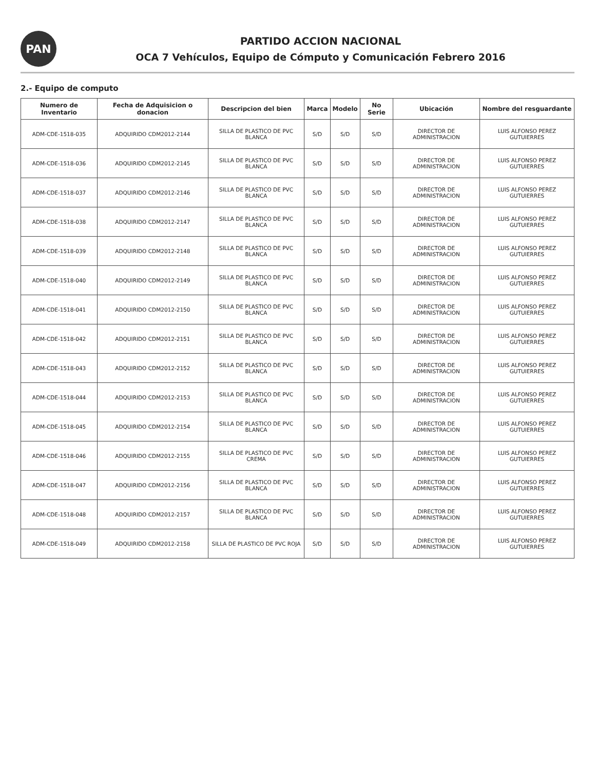PAN
PARTIDO ACCION NACIONAL
OCA 7 Vehículos, Equipo de Cómputo y Comunicación Febrero 2016
2.- Equipo de computo
| Numero de Inventario | Fecha de Adquisicion o donacion | Descripcion del bien | Marca | Modelo | No Serie | Ubicación | Nombre del resguardante |
| --- | --- | --- | --- | --- | --- | --- | --- |
| ADM-CDE-1518-035 | ADQUIRIDO CDM2012-2144 | SILLA DE PLASTICO DE PVC BLANCA | S/D | S/D | S/D | DIRECTOR DE ADMINISTRACION | LUIS ALFONSO PEREZ GUTUIERRES |
| ADM-CDE-1518-036 | ADQUIRIDO CDM2012-2145 | SILLA DE PLASTICO DE PVC BLANCA | S/D | S/D | S/D | DIRECTOR DE ADMINISTRACION | LUIS ALFONSO PEREZ GUTUIERRES |
| ADM-CDE-1518-037 | ADQUIRIDO CDM2012-2146 | SILLA DE PLASTICO DE PVC BLANCA | S/D | S/D | S/D | DIRECTOR DE ADMINISTRACION | LUIS ALFONSO PEREZ GUTUIERRES |
| ADM-CDE-1518-038 | ADQUIRIDO CDM2012-2147 | SILLA DE PLASTICO DE PVC BLANCA | S/D | S/D | S/D | DIRECTOR DE ADMINISTRACION | LUIS ALFONSO PEREZ GUTUIERRES |
| ADM-CDE-1518-039 | ADQUIRIDO CDM2012-2148 | SILLA DE PLASTICO DE PVC BLANCA | S/D | S/D | S/D | DIRECTOR DE ADMINISTRACION | LUIS ALFONSO PEREZ GUTUIERRES |
| ADM-CDE-1518-040 | ADQUIRIDO CDM2012-2149 | SILLA DE PLASTICO DE PVC BLANCA | S/D | S/D | S/D | DIRECTOR DE ADMINISTRACION | LUIS ALFONSO PEREZ GUTUIERRES |
| ADM-CDE-1518-041 | ADQUIRIDO CDM2012-2150 | SILLA DE PLASTICO DE PVC BLANCA | S/D | S/D | S/D | DIRECTOR DE ADMINISTRACION | LUIS ALFONSO PEREZ GUTUIERRES |
| ADM-CDE-1518-042 | ADQUIRIDO CDM2012-2151 | SILLA DE PLASTICO DE PVC BLANCA | S/D | S/D | S/D | DIRECTOR DE ADMINISTRACION | LUIS ALFONSO PEREZ GUTUIERRES |
| ADM-CDE-1518-043 | ADQUIRIDO CDM2012-2152 | SILLA DE PLASTICO DE PVC BLANCA | S/D | S/D | S/D | DIRECTOR DE ADMINISTRACION | LUIS ALFONSO PEREZ GUTUIERRES |
| ADM-CDE-1518-044 | ADQUIRIDO CDM2012-2153 | SILLA DE PLASTICO DE PVC BLANCA | S/D | S/D | S/D | DIRECTOR DE ADMINISTRACION | LUIS ALFONSO PEREZ GUTUIERRES |
| ADM-CDE-1518-045 | ADQUIRIDO CDM2012-2154 | SILLA DE PLASTICO DE PVC BLANCA | S/D | S/D | S/D | DIRECTOR DE ADMINISTRACION | LUIS ALFONSO PEREZ GUTUIERRES |
| ADM-CDE-1518-046 | ADQUIRIDO CDM2012-2155 | SILLA DE PLASTICO DE PVC CREMA | S/D | S/D | S/D | DIRECTOR DE ADMINISTRACION | LUIS ALFONSO PEREZ GUTUIERRES |
| ADM-CDE-1518-047 | ADQUIRIDO CDM2012-2156 | SILLA DE PLASTICO DE PVC BLANCA | S/D | S/D | S/D | DIRECTOR DE ADMINISTRACION | LUIS ALFONSO PEREZ GUTUIERRES |
| ADM-CDE-1518-048 | ADQUIRIDO CDM2012-2157 | SILLA DE PLASTICO DE PVC BLANCA | S/D | S/D | S/D | DIRECTOR DE ADMINISTRACION | LUIS ALFONSO PEREZ GUTUIERRES |
| ADM-CDE-1518-049 | ADQUIRIDO CDM2012-2158 | SILLA DE PLASTICO DE PVC ROJA | S/D | S/D | S/D | DIRECTOR DE ADMINISTRACION | LUIS ALFONSO PEREZ GUTUIERRES |